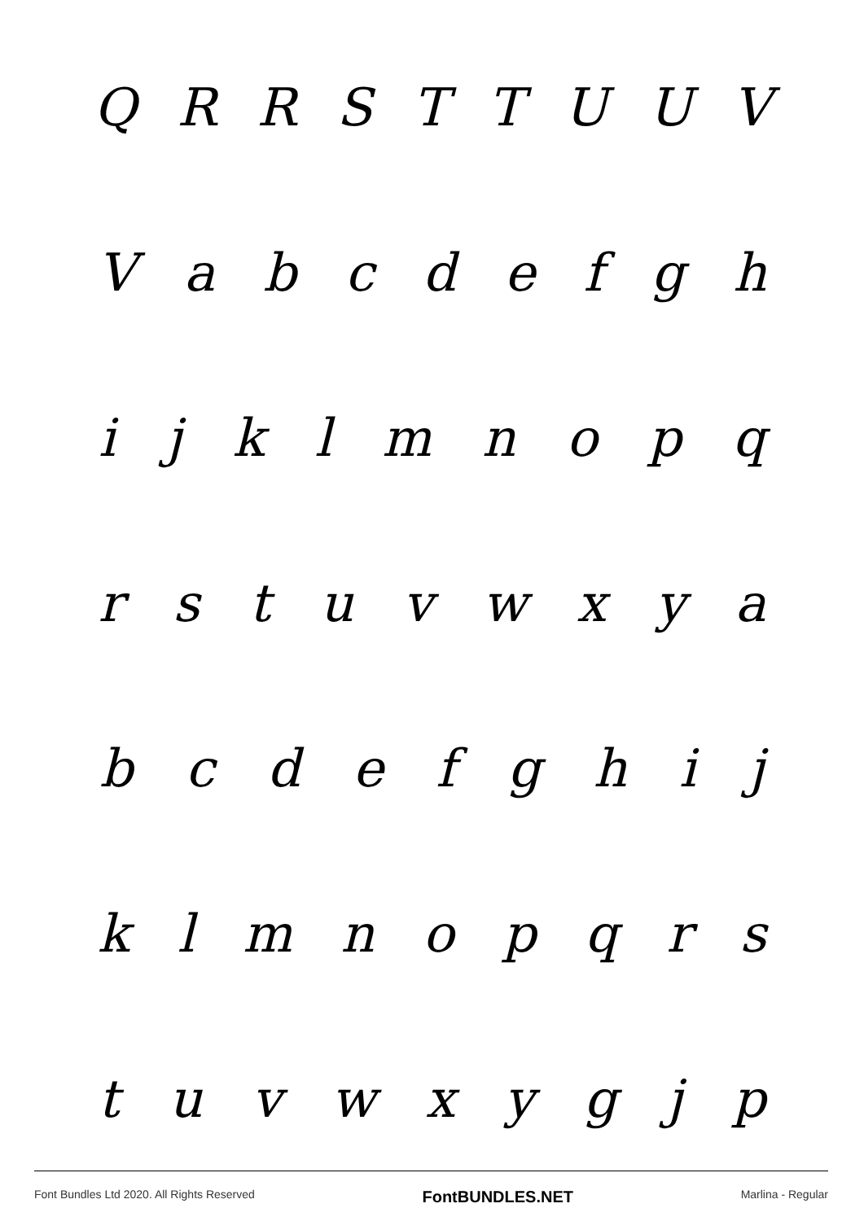QRRSTTUUV
Vabcdefgh
ijklmnopq
rstuvwxya
bcdefghij
klmnopqrs
tuvwxygjp
Font Bundles Ltd 2020. All Rights Reserved FontBUNDLES.NET Marlina - Regular